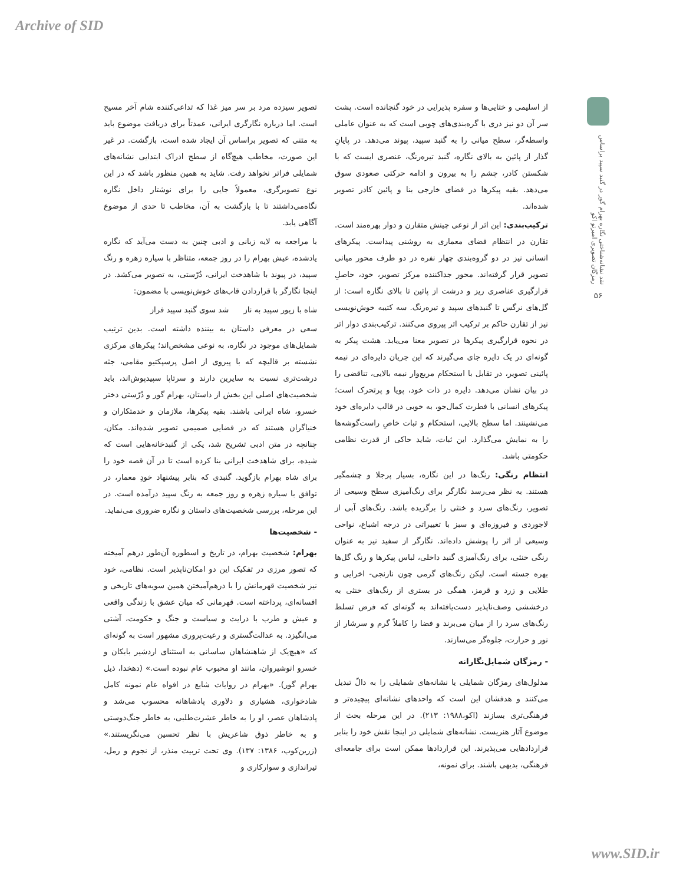Archive of SID
نقد نشانه‌شناختی نگاره بهرام گور در گنبد سپید براساس رمزگان تصویری امبرتو اکو
۵۶
از اسلیمی و ختایی‌ها و سفره پذیرایی در خود گنجانده است. پشت سر آن دو نیز دری با گره‌بندی‌های چوبی است که به عنوان عاملی واسطه‌گر، سطح میانی را به گنبد سپید، پیوند می‌دهد. در پایانِ گذار از پائین به بالای نگاره، گنبد تیره‌رنگ، عنصری ایست که با شکستن کادر، چشم را به بیرون و ادامه حرکتی صعودی سوق می‌دهد. بقیه پیکرها در فضای خارجی بنا و پائین کادر تصویر شده‌اند.
ترکیب‌بندی: این اثر از نوعی چینش متقارن و دوار بهره‌مند است. تقارن در انتظام فضای معماری به روشنی پیداست. پیکرهای انسانی نیز در دو گروه‌بندی چهار نفره در دو طرف محور میانی تصویر قرار گرفته‌اند. محور جداکننده مرکز تصویر، خود، حاصلِ قرارگیری عناصری ریز و درشت از پائین تا بالای نگاره است: از گل‌های نرگس تا گنبدهای سپید و تیره‌رنگ. سه کتیبه خوش‌نویسی نیز از تقارن حاکم بر ترکیب اثر پیروی می‌کنند. ترکیب‌بندی دوار اثر در نحوه قرارگیری پیکرها در تصویر معنا می‌یابد. هشت پیکر به گونه‌ای در یک دایره جای می‌گیرند که این جریان دایره‌ای در نیمه پائینی تصویر، در تقابل با استحکام مربع‌وار نیمه بالایی، تناقضی را در بیان نشان می‌دهد. دایره در ذات خود، پویا و پرتحرک است؛ پیکرهای انسانی با فطرت کمال‌جو، به خوبی در قالب دایره‌ای خود می‌نشینند. اما سطح بالایی، استحکام و ثبات خاصِ راست‌گوشه‌ها را به نمایش می‌گذارد. این ثبات، شاید حاکی از قدرت نظامی حکومتی باشد.
انتظام رنگی: رنگ‌ها در این نگاره، بسیار پرجلا و چشمگیر هستند. به نظر می‌رسد نگارگر برای رنگ‌آمیزی سطح وسیعی از تصویر، رنگ‌های سرد و خنثی را برگزیده باشد. رنگ‌های آبی از لاجوردی و فیروزه‌ای و سبز با تغییراتی در درجه اشباع، نواحی وسیعی از اثر را پوشش داده‌اند. نگارگر از سفید نیز به عنوان رنگی خنثی، برای رنگ‌آمیزی گنبد داخلی، لباس پیکرها و رنگ گل‌ها بهره جسته است. لیکن رنگ‌های گرمی چون نارنجی- اخرایی و طلایی و زرد و قرمز، همگی در بستری از رنگ‌های خنثی به درخششی وصف‌ناپذیر دست‌یافته‌اند به گونه‌ای که فرض تسلط رنگ‌های سرد را از میان می‌برند و فضا را کاملاً گرم و سرشار از نور و حرارت، جلوه‌گر می‌سازند.
- رمزگان شمایل‌نگارانه
مدلول‌های رمزگان شمایلی یا نشانه‌های شمایلی را به دالّ تبدیل می‌کنند و هدفشان این است که واحدهای نشانه‌ای پیچیده‌تر و فرهنگی‌تری بسازند (اکو،۱۹۸۸: ۲۱۳). در این مرحله بحث از موضوع آثار هنریست. نشانه‌های شمایلی در اینجا نقش خود را بنابر قراردادهایی می‌پذیرند. این قراردادها ممکن است برای جامعه‌ای فرهنگی، بدیهی باشند. برای نمونه،
تصویر سیزده مرد بر سر میز غذا که تداعی‌کننده شام آخر مسیح است. اما درباره نگارگری ایرانی، عمدتاً برای دریافت موضوع باید به متنی که تصویر براساس آن ایجاد شده است، بازگشت. در غیر این صورت، مخاطب هیچ‌گاه از سطح ادراک ابتدایی نشانه‌های شمایلی فراتر نخواهد رفت. شاید به همین منظور باشد که در این نوع تصویرگری، معمولاً جایی را برای نوشتار داخل نگاره نگاه‌می‌داشتند تا با بازگشت به آن، مخاطب تا حدی از موضوع آگاهی یابد.
با مراجعه به لایه زبانی و ادبی چنین به دست می‌آید که نگاره یادشده، عیش بهرام را در روز جمعه، متناظر با سیاره زهره و رنگ سپید، در پیوند با شاهدخت ایرانی، دُرّستی، به تصویر می‌کشد. در اینجا نگارگر با قراردادن قاب‌های خوش‌نویسی با مضمون:
شاه با زیور سپید به ناز شد سوی گنبد سپید فراز
سعی در معرفی داستان به بیننده داشته است. بدین ترتیب شمایل‌های موجود در نگاره، به نوعی مشخص‌اند؛ پیکرهای مرکزی نشسته بر قالیچه که با پیروی از اصل پرسپکتیو مقامی، جثه درشت‌تری نسبت به سایرین دارند و سرتاپا سپیدپوش‌اند، باید شخصیت‌های اصلی این بخش از داستان، بهرام گور و دُرّستی دختر خسرو، شاه ایرانی باشند. بقیه پیکرها، ملازمان و خدمتکاران و خنیاگران هستند که در فضایی صمیمی تصویر شده‌اند. مکان، چنانچه در متن ادبی تشریح شد، یکی از گنبدخانه‌هایی است که شیده، برای شاهدخت ایرانی بنا کرده است تا در آن قصه خود را برای شاه بهرام بازگوید. گنبدی که بنابر پیشنهاد خودِ معمار، در توافق با سیاره زهره و روز جمعه به رنگ سپید درآمده است. در این مرحله، بررسی شخصیت‌های داستان و نگاره ضروری می‌نماید.
- شخصیت‌ها
بهرام: شخصیت بهرام، در تاریخ و اسطوره آن‌طور درهم آمیخته که تصور مرزی در تفکیک این دو امکان‌ناپذیر است. نظامی، خود نیز شخصیت قهرمانش را با درهم‌آمیختن همین سویه‌های تاریخی و افسانه‌ای، پرداخته است. قهرمانی که میان عشق با زندگی واقعی و عیش و طرب با درایت و سیاست و جنگ و حکومت، آشتی می‌انگیزد. به عدالت‌گستری و رعیت‌پروری مشهور است به گونه‌ای که «هیچ‌یک از شاهنشاهان ساسانی به استثنای اردشیر بابکان و خسرو انوشیروان، مانند او محبوب عام نبوده است.» (دهخدا، ذیل بهرام گور). «بهرام در روایات شایع در افواه عام نمونه کامل شادخواری، هشیاری و دلاوری پادشاهانه محسوب می‌شد و پادشاهان عصر، او را به خاطر عشرت‌طلبی، به خاطر جنگ‌دوستی و به خاطر ذوق شاعریش با نظر تحسین می‌نگریستند.» (زرین‌کوب، ۱۳۸۶: ۱۳۷). وی تحت تربیت منذر، از نجوم و رمل، تیراندازی و سوارکاری و
www.SID.ir